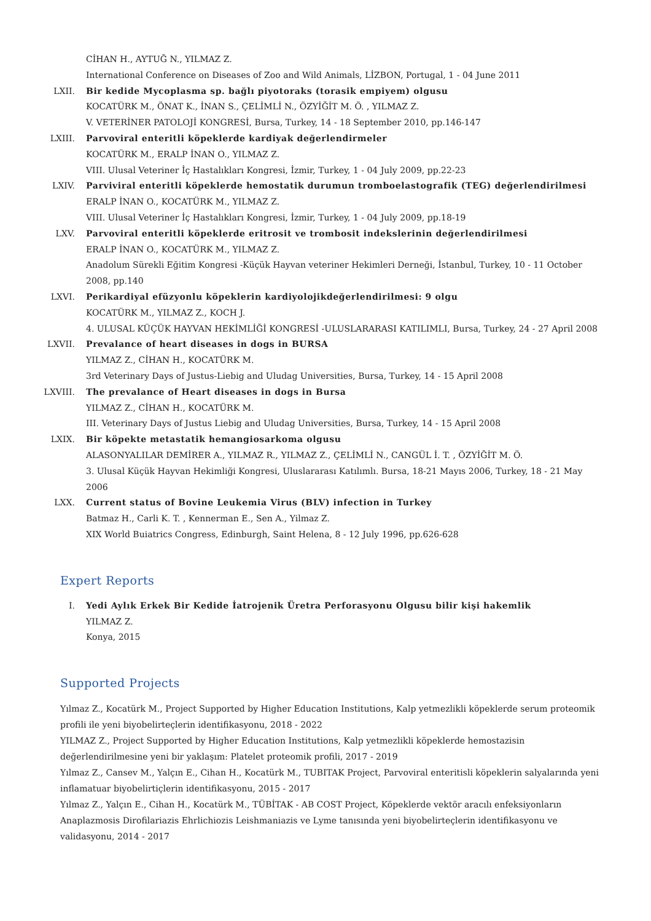CİHAN H., AYTUĞ N., YILMAZ Z.
International Conference on Diseases of Zoo and Wild Animals, LİZBON, Portugal, 1 - 04 June 2011
LXII. Bir kedide Mycoplasma sp. bağlı piyotoraks (torasik empiyem) olgusu
KOCATÜRK M., ÖNAT K., İNAN S., ÇELİMLİ N., ÖZYİĞİT M. Ö. , YILMAZ Z.
V. VETERİNER PATOLOJİ KONGRESİ, Bursa, Turkey, 14 - 18 September 2010, pp.146-147
LXIII. Parvoviral enteritli köpeklerde kardiyak değerlendirmeler
KOCATÜRK M., ERALP İNAN O., YILMAZ Z.
VIII. Ulusal Veteriner İç Hastalıkları Kongresi, İzmir, Turkey, 1 - 04 July 2009, pp.22-23
LXIV. Parviviral enteritli köpeklerde hemostatik durumun tromboelastografik (TEG) değerlendirilmesi
ERALP İNAN O., KOCATÜRK M., YILMAZ Z.
VIII. Ulusal Veteriner İç Hastalıkları Kongresi, İzmir, Turkey, 1 - 04 July 2009, pp.18-19
LXV. Parvoviral enteritli köpeklerde eritrosit ve trombosit indekslerinin değerlendirilmesi
ERALP İNAN O., KOCATÜRK M., YILMAZ Z.
Anadolum Sürekli Eğitim Kongresi -Küçük Hayvan veteriner Hekimleri Derneği, İstanbul, Turkey, 10 - 11 October 2008, pp.140
LXVI. Perikardiyal efüzyonlu köpeklerin kardiyolojikdeğerlendirilmesi: 9 olgu
KOCATÜRK M., YILMAZ Z., KOCH J.
4. ULUSAL KÜÇÜK HAYVAN HEKİMLİĞİ KONGRESİ -ULUSLARARASI KATILIMLI, Bursa, Turkey, 24 - 27 April 2008
LXVII. Prevalance of heart diseases in dogs in BURSA
YILMAZ Z., CİHAN H., KOCATÜRK M.
3rd Veterinary Days of Justus-Liebig and Uludag Universities, Bursa, Turkey, 14 - 15 April 2008
LXVIII. The prevalance of Heart diseases in dogs in Bursa
YILMAZ Z., CİHAN H., KOCATÜRK M.
III. Veterinary Days of Justus Liebig and Uludag Universities, Bursa, Turkey, 14 - 15 April 2008
LXIX. Bir köpekte metastatik hemangiosarkoma olgusu
ALASONYALILAR DEMİRER A., YILMAZ R., YILMAZ Z., ÇELİMLİ N., CANGÜL İ. T. , ÖZYİĞİT M. Ö.
3. Ulusal Küçük Hayvan Hekimliği Kongresi, Uluslararası Katılımlı. Bursa, 18-21 Mayıs 2006, Turkey, 18 - 21 May 2006
LXX. Current status of Bovine Leukemia Virus (BLV) infection in Turkey
Batmaz H., Carli K. T. , Kennerman E., Sen A., Yilmaz Z.
XIX World Buiatrics Congress, Edinburgh, Saint Helena, 8 - 12 July 1996, pp.626-628
Expert Reports
I. Yedi Aylık Erkek Bir Kedide İatrojenik Üretra Perforasyonu Olgusu bilir kişi hakemlik
YILMAZ Z.
Konya, 2015
Supported Projects
Yılmaz Z., Kocatürk M., Project Supported by Higher Education Institutions, Kalp yetmezlikli köpeklerde serum proteomik profili ile yeni biyobelirteçlerin identifikasyonu, 2018 - 2022
YILMAZ Z., Project Supported by Higher Education Institutions, Kalp yetmezlikli köpeklerde hemostazisin değerlendirilmesine yeni bir yaklaşım: Platelet proteomik profili, 2017 - 2019
Yılmaz Z., Cansev M., Yalçın E., Cihan H., Kocatürk M., TUBITAK Project, Parvoviral enteritisli köpeklerin salyalarında yeni inflamatuar biyobelirtiçlerin identifikasyonu, 2015 - 2017
Yılmaz Z., Yalçın E., Cihan H., Kocatürk M., TÜBİTAK - AB COST Project, Köpeklerde vektör aracılı enfeksiyonların Anaplazmosis Dirofilariazis Ehrlichiozis Leishmaniazis ve Lyme tanısında yeni biyobelirteçlerin identifikasyonu ve validasyonu, 2014 - 2017